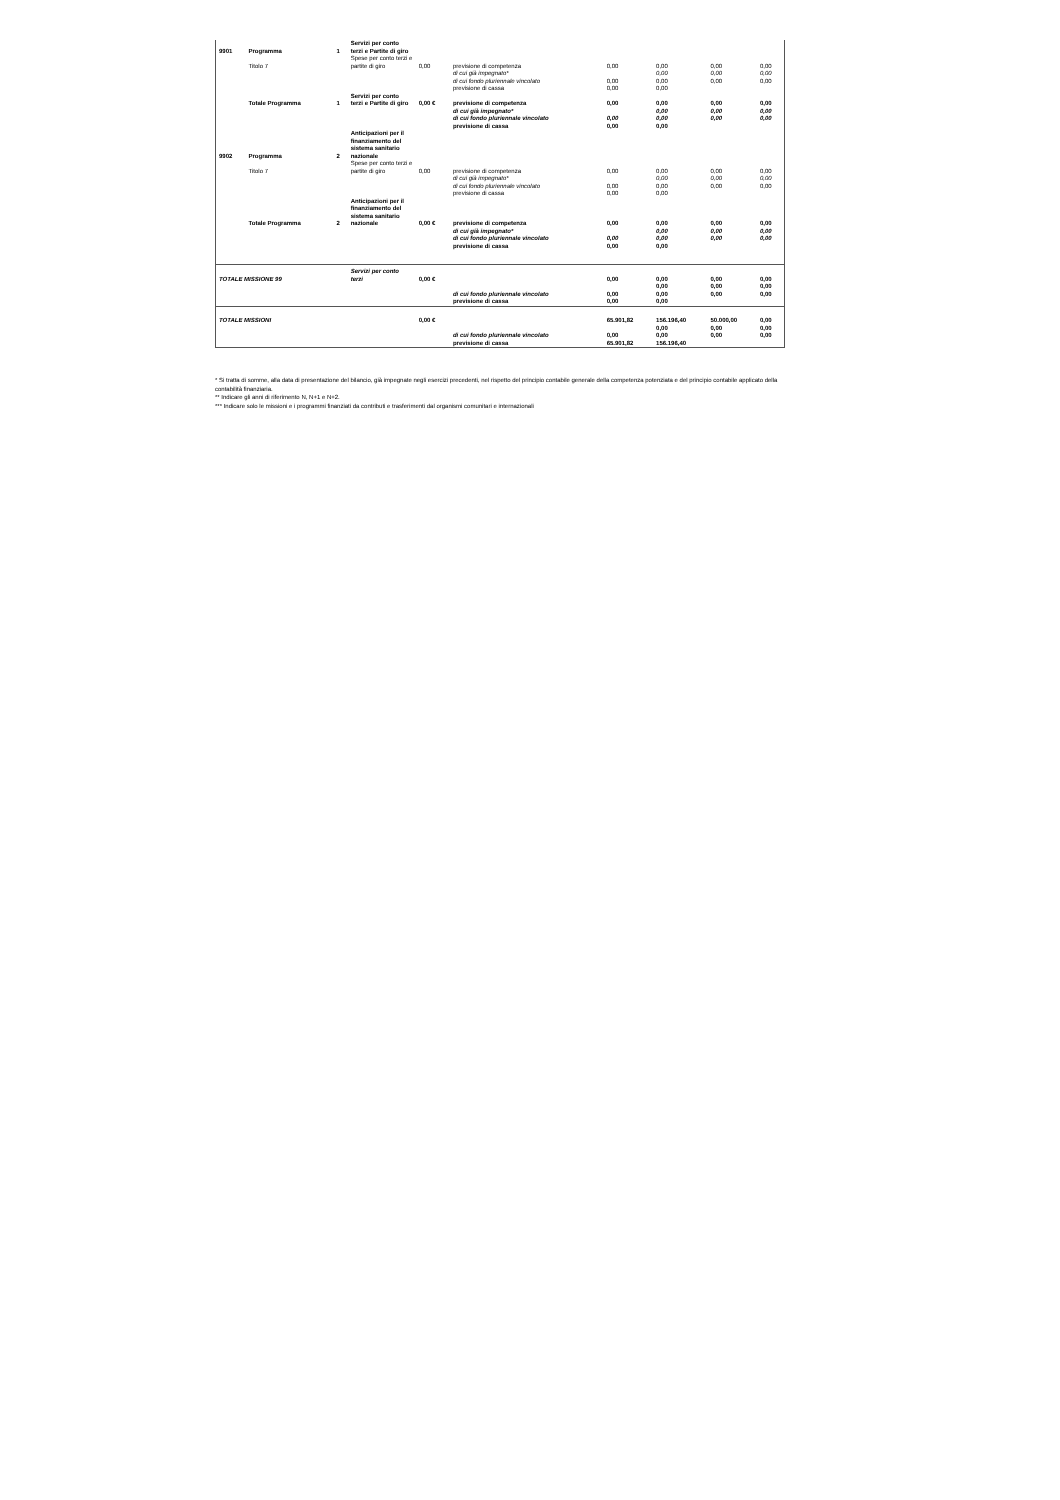| 9901 | Programma | 1 | Servizi per conto terzi e Partite di giro | | | | | | |
| | Titolo 7 | | Spese per conto terzi e partite di giro | 0,00 | previsione di competenza | 0,00 | 0,00 | 0,00 | 0,00 |
| | | | | | di cui già impegnato* | | 0,00 | 0,00 | 0,00 |
| | | | | | di cui fondo pluriennale vincolato | 0,00 | 0,00 | 0,00 | 0,00 |
| | | | | | previsione di cassa | 0,00 | 0,00 | | |
| | Totale Programma | 1 | Servizi per conto terzi e Partite di giro | 0,00 € | previsione di competenza | 0,00 | 0,00 | 0,00 | 0,00 |
| | | | | | di cui già impegnato* | | 0,00 | 0,00 | 0,00 |
| | | | | | di cui fondo pluriennale vincolato | 0,00 | 0,00 | 0,00 | 0,00 |
| | | | | | previsione di cassa | 0,00 | 0,00 | | |
| 9902 | Programma | 2 | Anticipazioni per il finanziamento del sistema sanitario nazionale | | | | | | |
| | Titolo 7 | | Spese per conto terzi e partite di giro | 0,00 | previsione di competenza | 0,00 | 0,00 | 0,00 | 0,00 |
| | | | | | di cui già impegnato* | | 0,00 | 0,00 | 0,00 |
| | | | | | di cui fondo pluriennale vincolato | 0,00 | 0,00 | 0,00 | 0,00 |
| | | | | | previsione di cassa | 0,00 | 0,00 | | |
| | Totale Programma | 2 | Anticipazioni per il finanziamento del sistema sanitario nazionale | 0,00 € | previsione di competenza | 0,00 | 0,00 | 0,00 | 0,00 |
| | | | | | di cui già impegnato* | | 0,00 | 0,00 | 0,00 |
| | | | | | di cui fondo pluriennale vincolato | 0,00 | 0,00 | 0,00 | 0,00 |
| | | | | | previsione di cassa | 0,00 | 0,00 | | |
| TOTALE MISSIONE 99 | | | Servizi per conto terzi | 0,00 € | | 0,00 | 0,00 | 0,00 | 0,00 |
| | | | | | | | 0,00 | 0,00 | 0,00 |
| | | | | | di cui fondo pluriennale vincolato | 0,00 | 0,00 | 0,00 | 0,00 |
| | | | | | previsione di cassa | 0,00 | 0,00 | | |
| TOTALE MISSIONI | | | | 0,00 € | | 65.901,82 | 156.196,40 | 50.000,00 | 0,00 |
| | | | | | | | 0,00 | 0,00 | 0,00 |
| | | | | | di cui fondo pluriennale vincolato | 0,00 | 0,00 | 0,00 | 0,00 |
| | | | | | previsione di cassa | 65.901,82 | 156.196,40 | | |
* Si tratta di somme, alla data di presentazione del bilancio, già impegnate negli esercizi precedenti, nel rispetto del principio contabile generale della competenza potenziata e del principio contabile applicato della contabilità finanziaria.
** Indicare gli anni di riferimento N, N+1 e N+2.
*** Indicare solo le missioni e i programmi finanziati da contributi e trasferimenti dal organismi comunitari e internazionali